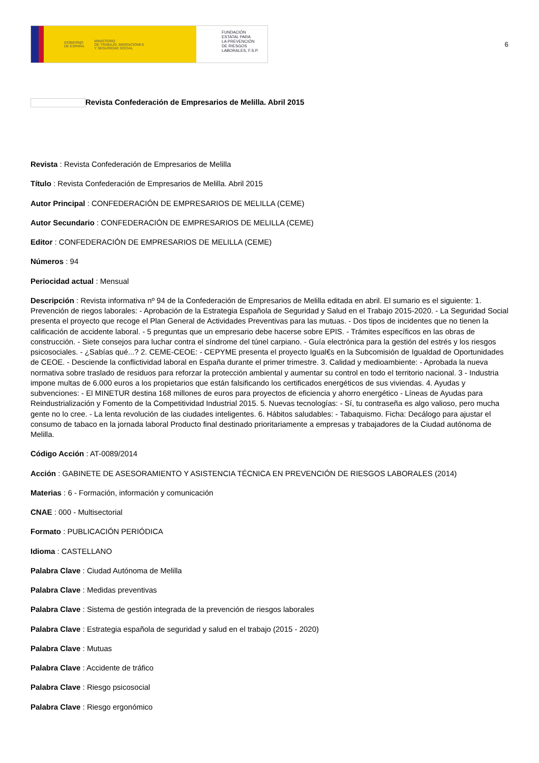GOBIERNO
DE ESPAÑA
MINISTERIO
DE TRABAJO, MIGRACIONES
Y SEGURIDAD SOCIAL
FUNDACIÓN
ESTATAL PARA
LA PREVENCIÓN
DE RIESGOS
LABORALES, F.S.P.
6
Revista Confederación de Empresarios de Melilla. Abril 2015
Revista : Revista Confederación de Empresarios de Melilla
Título : Revista Confederación de Empresarios de Melilla. Abril 2015
Autor Principal : CONFEDERACIÓN DE EMPRESARIOS DE MELILLA (CEME)
Autor Secundario : CONFEDERACIÓN DE EMPRESARIOS DE MELILLA (CEME)
Editor : CONFEDERACIÓN DE EMPRESARIOS DE MELILLA (CEME)
Números : 94
Periocidad actual : Mensual
Descripción : Revista informativa nº 94 de la Confederación de Empresarios de Melilla editada en abril. El sumario es el siguiente: 1. Prevención de riegos laborales: - Aprobación de la Estrategia Española de Seguridad y Salud en el Trabajo 2015-2020. - La Seguridad Social presenta el proyecto que recoge el Plan General de Actividades Preventivas para las mutuas. - Dos tipos de incidentes que no tienen la calificación de accidente laboral. - 5 preguntas que un empresario debe hacerse sobre EPIS. - Trámites específicos en las obras de construcción. - Siete consejos para luchar contra el síndrome del túnel carpiano. - Guía electrónica para la gestión del estrés y los riesgos psicosociales. - ¿Sabías qué...? 2. CEME-CEOE: - CEPYME presenta el proyecto Igual€s en la Subcomisión de Igualdad de Oportunidades de CEOE. - Desciende la conflictividad laboral en España durante el primer trimestre. 3. Calidad y medioambiente: - Aprobada la nueva normativa sobre traslado de residuos para reforzar la protección ambiental y aumentar su control en todo el territorio nacional. 3 - Industria impone multas de 6.000 euros a los propietarios que están falsificando los certificados energéticos de sus viviendas. 4. Ayudas y subvenciones: - El MINETUR destina 168 millones de euros para proyectos de eficiencia y ahorro energético - Líneas de Ayudas para Reindustrialización y Fomento de la Competitividad Industrial 2015. 5. Nuevas tecnologías: - Sí, tu contraseña es algo valioso, pero mucha gente no lo cree. - La lenta revolución de las ciudades inteligentes. 6. Hábitos saludables: - Tabaquismo. Ficha: Decálogo para ajustar el consumo de tabaco en la jornada laboral Producto final destinado prioritariamente a empresas y trabajadores de la Ciudad autónoma de Melilla.
Código Acción : AT-0089/2014
Acción : GABINETE DE ASESORAMIENTO Y ASISTENCIA TÉCNICA EN PREVENCIÓN DE RIESGOS LABORALES (2014)
Materias : 6 - Formación, información y comunicación
CNAE : 000 - Multisectorial
Formato : PUBLICACIÓN PERIÓDICA
Idioma : CASTELLANO
Palabra Clave : Ciudad Autónoma de Melilla
Palabra Clave : Medidas preventivas
Palabra Clave : Sistema de gestión integrada de la prevención de riesgos laborales
Palabra Clave : Estrategia española de seguridad y salud en el trabajo (2015 - 2020)
Palabra Clave : Mutuas
Palabra Clave : Accidente de tráfico
Palabra Clave : Riesgo psicosocial
Palabra Clave : Riesgo ergonómico